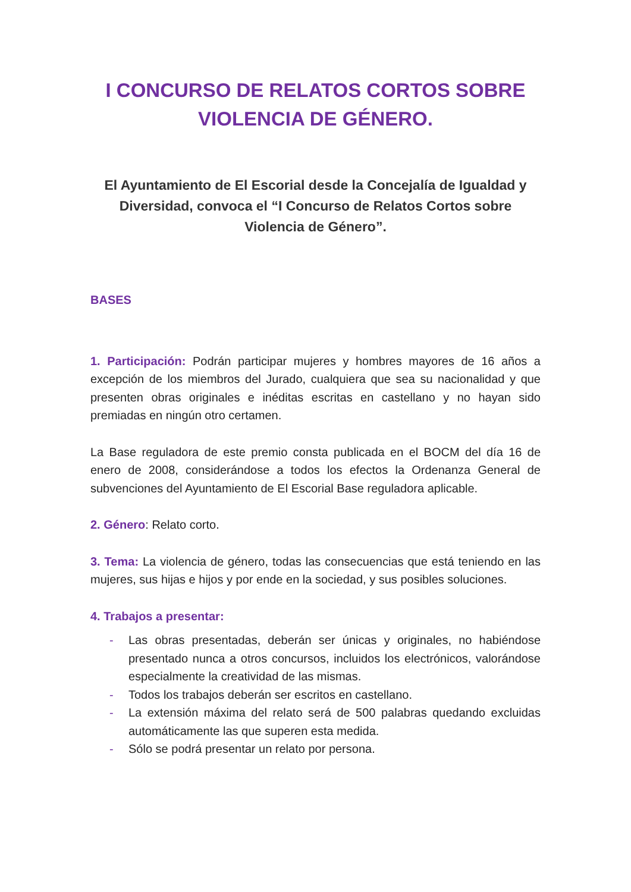I CONCURSO DE RELATOS CORTOS SOBRE VIOLENCIA DE GÉNERO.
El Ayuntamiento de El Escorial desde la Concejalía de Igualdad y Diversidad, convoca el “I Concurso de Relatos Cortos sobre Violencia de Género”.
BASES
1. Participación: Podrán participar mujeres y hombres mayores de 16 años a excepción de los miembros del Jurado, cualquiera que sea su nacionalidad y que presenten obras originales e inéditas escritas en castellano y no hayan sido premiadas en ningún otro certamen.
La Base reguladora de este premio consta publicada en el BOCM del día 16 de enero de 2008, considerándose a todos los efectos la Ordenanza General de subvenciones del Ayuntamiento de El Escorial Base reguladora aplicable.
2. Género: Relato corto.
3. Tema: La violencia de género, todas las consecuencias que está teniendo en las mujeres, sus hijas e hijos y por ende en la sociedad, y sus posibles soluciones.
4. Trabajos a presentar:
- Las obras presentadas, deberán ser únicas y originales, no habiéndose presentado nunca a otros concursos, incluidos los electrónicos, valorándose especialmente la creatividad de las mismas.
- Todos los trabajos deberán ser escritos en castellano.
- La extensión máxima del relato será de 500 palabras quedando excluidas automáticamente las que superen esta medida.
- Sólo se podrá presentar un relato por persona.